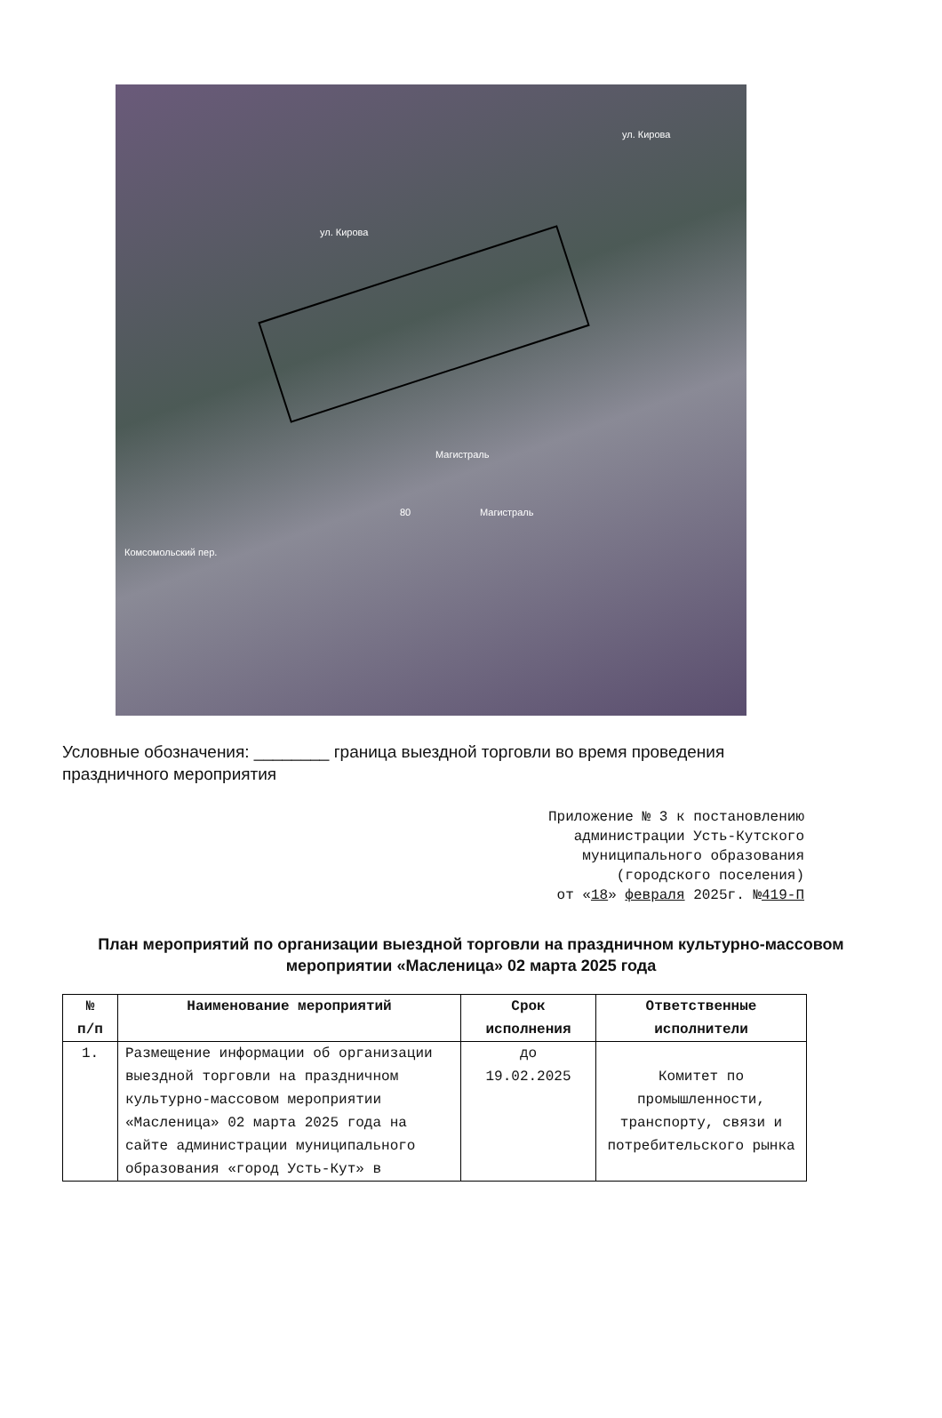ул. Кирова
ул. Кирова
Магистраль
Магистраль 80
Комсомольский пер.
Условные обозначения: ________ граница выездной торговли во время проведения праздничного мероприятия
Приложение № 3 к постановлению
администрации Усть-Кутского
муниципального образования
(городского поселения)
от «18» февраля 2025г. №419-П
План мероприятий по организации выездной торговли на праздничном культурно-массовом мероприятии «Масленица» 02 марта 2025 года
| № п/п | Наименование мероприятий | Срок исполнения | Ответственные исполнители |
| --- | --- | --- | --- |
| 1. | Размещение информации об организации выездной торговли на праздничном культурно-массовом мероприятии «Масленица» 02 марта 2025 года на сайте администрации муниципального образования «город Усть-Кут» в | до 19.02.2025 | Комитет по промышленности, транспорту, связи и потребительского рынка |